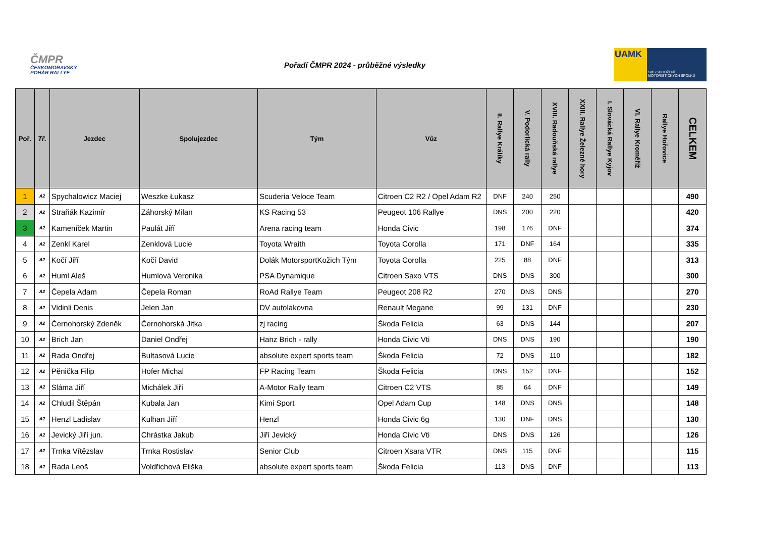ČMPR
ČESKOMORAVSKÝ POHÁR RALLYE
Pořadí ČMPR 2024 - průběžné výsledky
UAMK
SMS SDRUŽENÍ MOTORISTICKÝCH SPOLKŮ
| Poř. | Tř. | Jezdec | Spolujezdec | Tým | Vůz | II. Rallye Králíky | V. Podorlická rally | XVIII. Radouňská rallye | XXIII. Rallye Železné hory | I. Slovácká Rallye Kyjov | VI. Rallye Kroměříž | Rallye Hořovice | CELKEM |
| --- | --- | --- | --- | --- | --- | --- | --- | --- | --- | --- | --- | --- | --- |
| 1 | A2 | Spychałowicz Maciej | Weszke Łukasz | Scuderia Veloce Team | Citroen C2 R2 / Opel Adam R2 | DNF | 240 | 250 | | | | | 490 |
| 2 | A2 | Straňák Kazimír | Záhorský Milan | KS Racing 53 | Peugeot 106 Rallye | DNS | 200 | 220 | | | | | 420 |
| 3 | A2 | Kameníček Martin | Paulát Jiří | Arena racing team | Honda Civic | 198 | 176 | DNF | | | | | 374 |
| 4 | A2 | Zenkl Karel | Zenklová Lucie | Toyota Wraith | Toyota Corolla | 171 | DNF | 164 | | | | | 335 |
| 5 | A2 | Kočí Jiří | Kočí David | Dolák MotorsportKožich Tým | Toyota Corolla | 225 | 88 | DNF | | | | | 313 |
| 6 | A2 | Huml Aleš | Humlová Veronika | PSA Dynamique | Citroen Saxo VTS | DNS | DNS | 300 | | | | | 300 |
| 7 | A2 | Čepela Adam | Čepela Roman | RoAd Rallye Team | Peugeot 208 R2 | 270 | DNS | DNS | | | | | 270 |
| 8 | A2 | Vidinli Denis | Jelen Jan | DV autolakovna | Renault Megane | 99 | 131 | DNF | | | | | 230 |
| 9 | A2 | Černohorský Zdeněk | Černohorská Jitka | zj racing | Škoda Felicia | 63 | DNS | 144 | | | | | 207 |
| 10 | A2 | Brich Jan | Daniel Ondřej | Hanz Brich - rally | Honda Civic Vti | DNS | DNS | 190 | | | | | 190 |
| 11 | A2 | Rada Ondřej | Bultasová Lucie | absolute expert sports team | Škoda Felicia | 72 | DNS | 110 | | | | | 182 |
| 12 | A2 | Pěnička Filip | Hofer Michal | FP Racing Team | Škoda Felicia | DNS | 152 | DNF | | | | | 152 |
| 13 | A2 | Sláma Jiří | Michálek Jiří | A-Motor Rally team | Citroen C2 VTS | 85 | 64 | DNF | | | | | 149 |
| 14 | A2 | Chludil Štěpán | Kubala Jan | Kimi Sport | Opel Adam Cup | 148 | DNS | DNS | | | | | 148 |
| 15 | A2 | Henzl Ladislav | Kulhan Jiří | Henzl | Honda Civic 6g | 130 | DNF | DNS | | | | | 130 |
| 16 | A2 | Jevický Jiří jun. | Chrástka Jakub | Jiří Jevický | Honda Civic Vti | DNS | DNS | 126 | | | | | 126 |
| 17 | A2 | Trnka Vítězslav | Trnka Rostislav | Senior Club | Citroen Xsara VTR | DNS | 115 | DNF | | | | | 115 |
| 18 | A2 | Rada Leoš | Voldřichová Eliška | absolute expert sports team | Škoda Felicia | 113 | DNS | DNF | | | | | 113 |